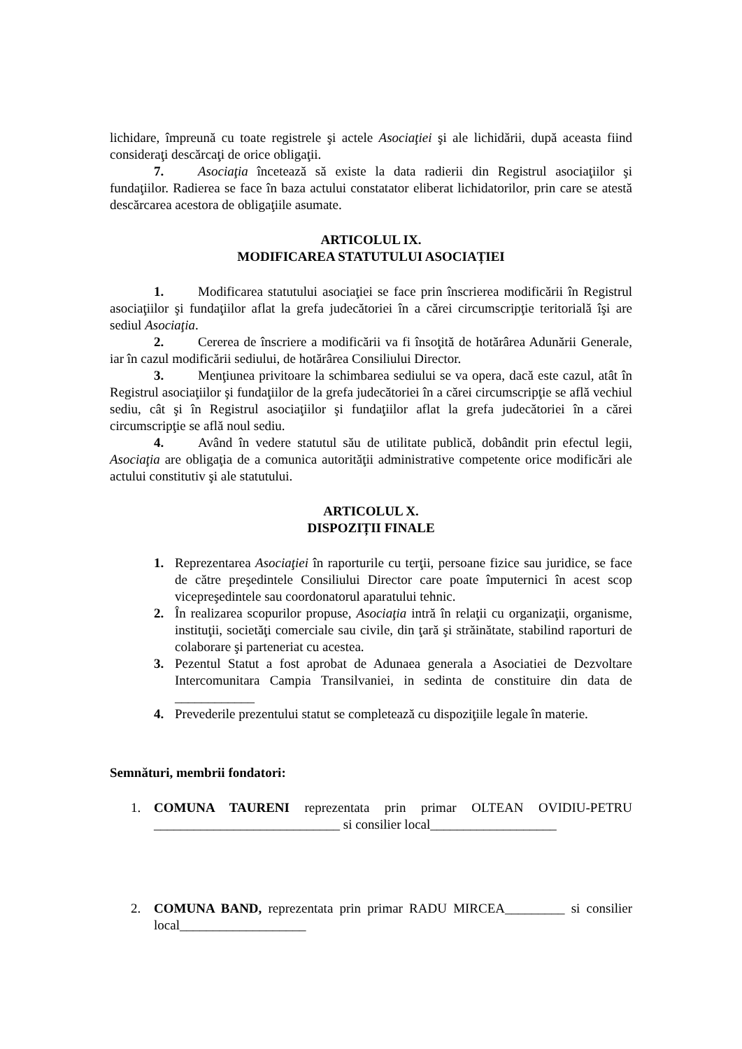lichidare, împreună cu toate registrele şi actele Asociaţiei şi ale lichidării, după aceasta fiind consideraţi descărcaţi de orice obligaţii.
7. Asociaţia încetează să existe la data radierii din Registrul asociaţiilor şi fundaţiilor. Radierea se face în baza actului constatator eliberat lichidatorilor, prin care se atestă descărcarea acestora de obligaţiile asumate.
ARTICOLUL IX.
MODIFICAREA STATUTULUI ASOCIAȚIEI
1. Modificarea statutului asociaţiei se face prin înscrierea modificării în Registrul asociaţiilor şi fundaţiilor aflat la grefa judecătoriei în a cărei circumscripţie teritorială îşi are sediul Asociaţia.
2. Cererea de înscriere a modificării va fi însoţită de hotărârea Adunării Generale, iar în cazul modificării sediului, de hotărârea Consiliului Director.
3. Menţiunea privitoare la schimbarea sediului se va opera, dacă este cazul, atât în Registrul asociaţiilor şi fundaţiilor de la grefa judecătoriei în a cărei circumscripţie se află vechiul sediu, cât şi în Registrul asociaţiilor şi fundaţiilor aflat la grefa judecătoriei în a cărei circumscripţie se află noul sediu.
4. Având în vedere statutul său de utilitate publică, dobândit prin efectul legii, Asociaţia are obligaţia de a comunica autorităţii administrative competente orice modificări ale actului constitutiv şi ale statutului.
ARTICOLUL X.
DISPOZIȚII FINALE
1. Reprezentarea Asociaţiei în raporturile cu terţii, persoane fizice sau juridice, se face de către preşedintele Consiliului Director care poate împuternici în acest scop vicepreşedintele sau coordonatorul aparatului tehnic.
2. În realizarea scopurilor propuse, Asociaţia intră în relaţii cu organizaţii, organisme, instituţii, societăţi comerciale sau civile, din ţară şi străinătate, stabilind raporturi de colaborare şi parteneriat cu acestea.
3. Pezentul Statut a fost aprobat de Adunaea generala a Asociatiei de Dezvoltare Intercomunitara Campia Transilvaniei, in sedinta de constituire din data de ____________
4. Prevederile prezentului statut se completează cu dispoziţiile legale în materie.
Semnături, membrii fondatori:
1. COMUNA TAURENI reprezentata prin primar OLTEAN OVIDIU-PETRU ____________________________ si consilier local___________________
2. COMUNA BAND, reprezentata prin primar RADU MIRCEA_________ si consilier local___________________